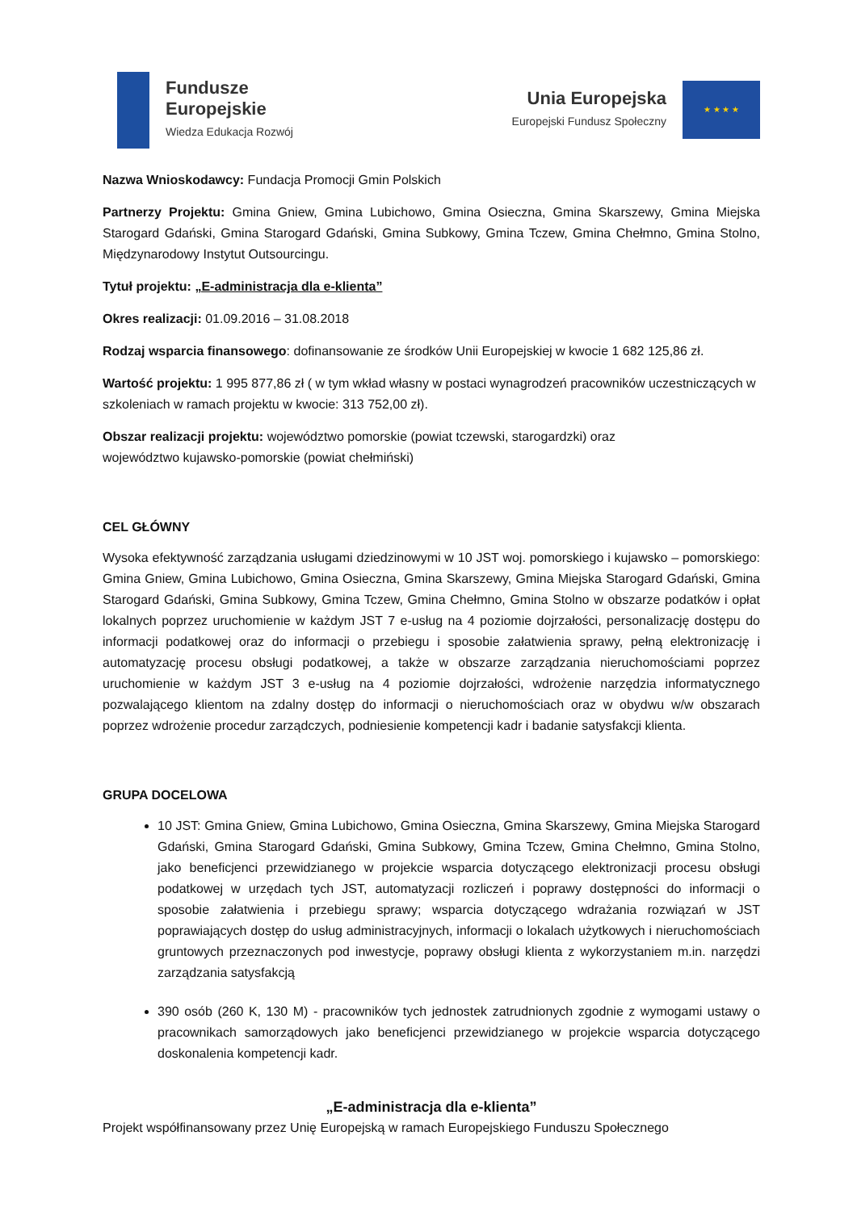Fundusze
Europejskie
Wiedza Edukacja Rozwój
Unia Europejska
Europejski Fundusz Społeczny
★ ★ ★ ★
Nazwa Wnioskodawcy: Fundacja Promocji Gmin Polskich
Partnerzy Projektu: Gmina Gniew, Gmina Lubichowo, Gmina Osieczna, Gmina Skarszewy, Gmina Miejska Starogard Gdański, Gmina Starogard Gdański, Gmina Subkowy, Gmina Tczew, Gmina Chełmno, Gmina Stolno, Międzynarodowy Instytut Outsourcingu.
Tytuł projektu: „E-administracja dla e-klienta”
Okres realizacji: 01.09.2016 – 31.08.2018
Rodzaj wsparcia finansowego: dofinansowanie ze środków Unii Europejskiej w kwocie 1 682 125,86 zł.
Wartość projektu: 1 995 877,86 zł ( w tym wkład własny w postaci wynagrodzeń pracowników uczestniczących w szkoleniach w ramach projektu w kwocie: 313 752,00 zł).
Obszar realizacji projektu: województwo pomorskie (powiat tczewski, starogardzki) oraz
województwo kujawsko-pomorskie (powiat chełmiński)
CEL GŁÓWNY
Wysoka efektywność zarządzania usługami dziedzinowymi w 10 JST woj. pomorskiego i kujawsko – pomorskiego: Gmina Gniew, Gmina Lubichowo, Gmina Osieczna, Gmina Skarszewy, Gmina Miejska Starogard Gdański, Gmina Starogard Gdański, Gmina Subkowy, Gmina Tczew, Gmina Chełmno, Gmina Stolno w obszarze podatków i opłat lokalnych poprzez uruchomienie w każdym JST 7 e-usług na 4 poziomie dojrzałości, personalizację dostępu do informacji podatkowej oraz do informacji o przebiegu i sposobie załatwienia sprawy, pełną elektronizację i automatyzację procesu obsługi podatkowej, a także w obszarze zarządzania nieruchomościami poprzez uruchomienie w każdym JST 3 e-usług na 4 poziomie dojrzałości, wdrożenie narzędzia informatycznego pozwalającego klientom na zdalny dostęp do informacji o nieruchomościach oraz w obydwu w/w obszarach poprzez wdrożenie procedur zarządczych, podniesienie kompetencji kadr i badanie satysfakcji klienta.
GRUPA DOCELOWA
10 JST: Gmina Gniew, Gmina Lubichowo, Gmina Osieczna, Gmina Skarszewy, Gmina Miejska Starogard Gdański, Gmina Starogard Gdański, Gmina Subkowy, Gmina Tczew, Gmina Chełmno, Gmina Stolno, jako beneficjenci przewidzianego w projekcie wsparcia dotyczącego elektronizacji procesu obsługi podatkowej w urzędach tych JST, automatyzacji rozliczeń i poprawy dostępności do informacji o sposobie załatwienia i przebiegu sprawy; wsparcia dotyczącego wdrażania rozwiązań w JST poprawiających dostęp do usług administracyjnych, informacji o lokalach użytkowych i nieruchomościach gruntowych przeznaczonych pod inwestycje, poprawy obsługi klienta z wykorzystaniem m.in. narzędzi zarządzania satysfakcją
390 osób (260 K, 130 M) - pracowników tych jednostek zatrudnionych zgodnie z wymogami ustawy o pracownikach samorządowych jako beneficjenci przewidzianego w projekcie wsparcia dotyczącego doskonalenia kompetencji kadr.
„E-administracja dla e-klienta”
Projekt współfinansowany przez Unię Europejską w ramach Europejskiego Funduszu Społecznego